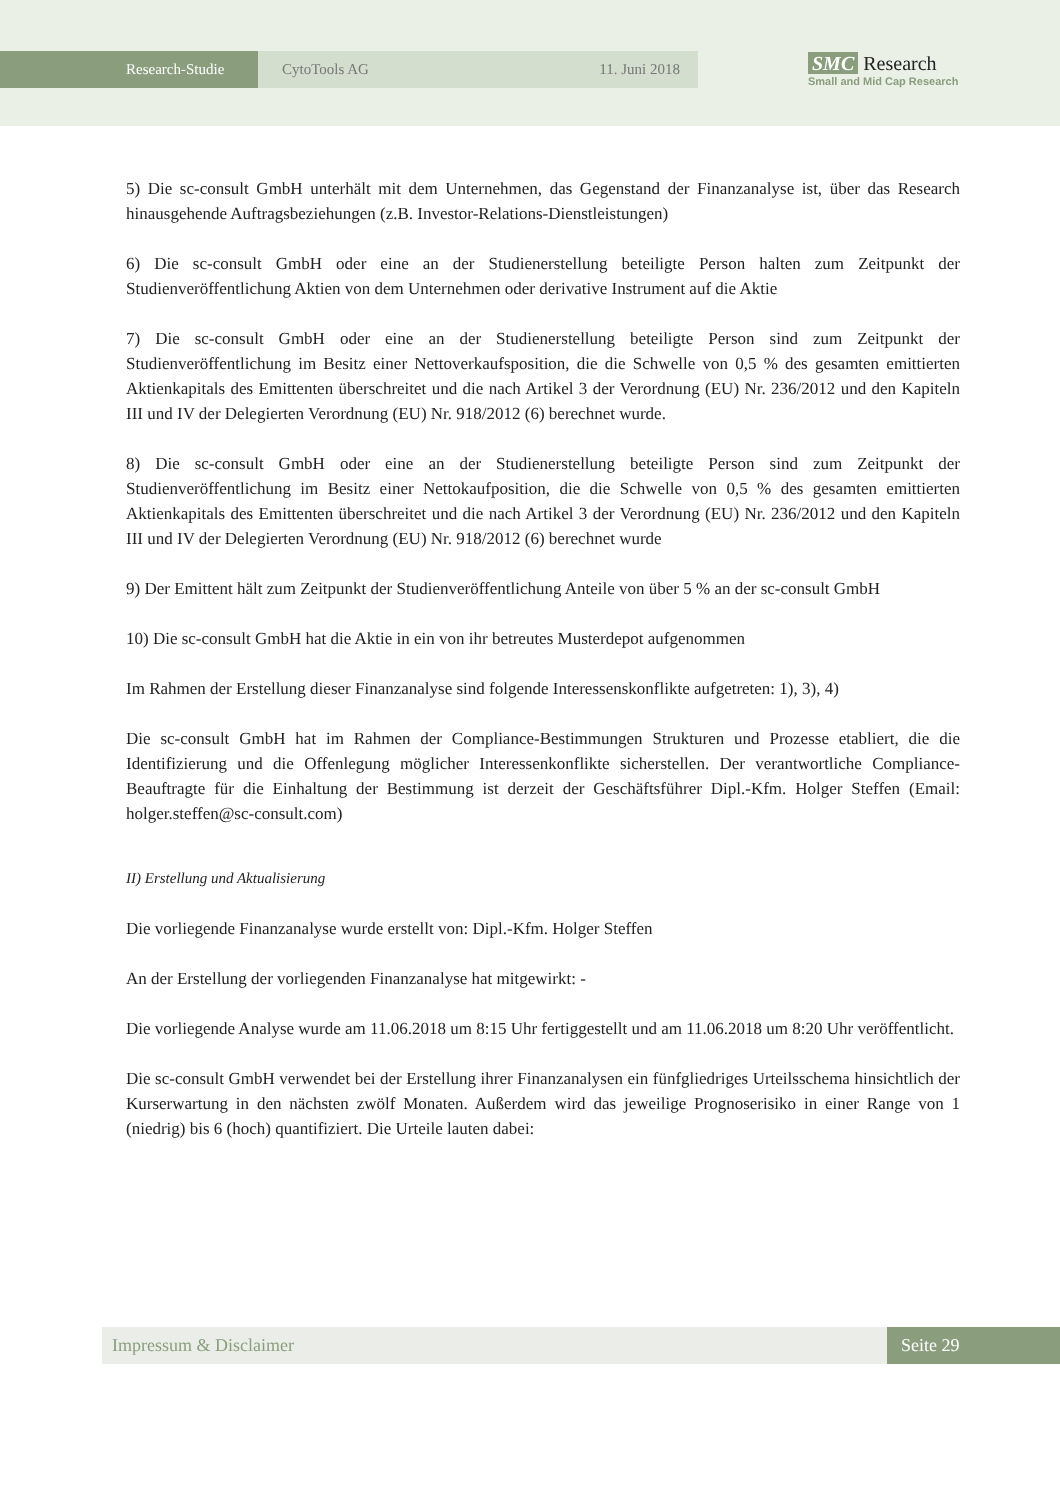Research-Studie CytoTools AG 11. Juni 2018
SMC Research
Small and Mid Cap Research
5) Die sc-consult GmbH unterhält mit dem Unternehmen, das Gegenstand der Finanzanalyse ist, über das Research hinausgehende Auftragsbeziehungen (z.B. Investor-Relations-Dienstleistungen)
6) Die sc-consult GmbH oder eine an der Studienerstellung beteiligte Person halten zum Zeitpunkt der Studienveröffentlichung Aktien von dem Unternehmen oder derivative Instrument auf die Aktie
7) Die sc-consult GmbH oder eine an der Studienerstellung beteiligte Person sind zum Zeitpunkt der Studienveröffentlichung im Besitz einer Nettoverkaufsposition, die die Schwelle von 0,5 % des gesamten emittierten Aktienkapitals des Emittenten überschreitet und die nach Artikel 3 der Verordnung (EU) Nr. 236/2012 und den Kapiteln III und IV der Delegierten Verordnung (EU) Nr. 918/2012 (6) berechnet wurde.
8) Die sc-consult GmbH oder eine an der Studienerstellung beteiligte Person sind zum Zeitpunkt der Studienveröffentlichung im Besitz einer Nettokaufposition, die die Schwelle von 0,5 % des gesamten emittierten Aktienkapitals des Emittenten überschreitet und die nach Artikel 3 der Verordnung (EU) Nr. 236/2012 und den Kapiteln III und IV der Delegierten Verordnung (EU) Nr. 918/2012 (6) berechnet wurde
9) Der Emittent hält zum Zeitpunkt der Studienveröffentlichung Anteile von über 5 % an der sc-consult GmbH
10) Die sc-consult GmbH hat die Aktie in ein von ihr betreutes Musterdepot aufgenommen
Im Rahmen der Erstellung dieser Finanzanalyse sind folgende Interessenskonflikte aufgetreten: 1), 3), 4)
Die sc-consult GmbH hat im Rahmen der Compliance-Bestimmungen Strukturen und Prozesse etabliert, die die Identifizierung und die Offenlegung möglicher Interessenkonflikte sicherstellen. Der verantwortliche Compliance-Beauftragte für die Einhaltung der Bestimmung ist derzeit der Geschäftsführer Dipl.-Kfm. Holger Steffen (Email: holger.steffen@sc-consult.com)
II) Erstellung und Aktualisierung
Die vorliegende Finanzanalyse wurde erstellt von: Dipl.-Kfm. Holger Steffen
An der Erstellung der vorliegenden Finanzanalyse hat mitgewirkt: -
Die vorliegende Analyse wurde am 11.06.2018 um 8:15 Uhr fertiggestellt und am 11.06.2018 um 8:20 Uhr veröffentlicht.
Die sc-consult GmbH verwendet bei der Erstellung ihrer Finanzanalysen ein fünfgliedriges Urteilsschema hinsichtlich der Kurserwartung in den nächsten zwölf Monaten. Außerdem wird das jeweilige Prognoserisiko in einer Range von 1 (niedrig) bis 6 (hoch) quantifiziert. Die Urteile lauten dabei:
Impressum & Disclaimer Seite 29